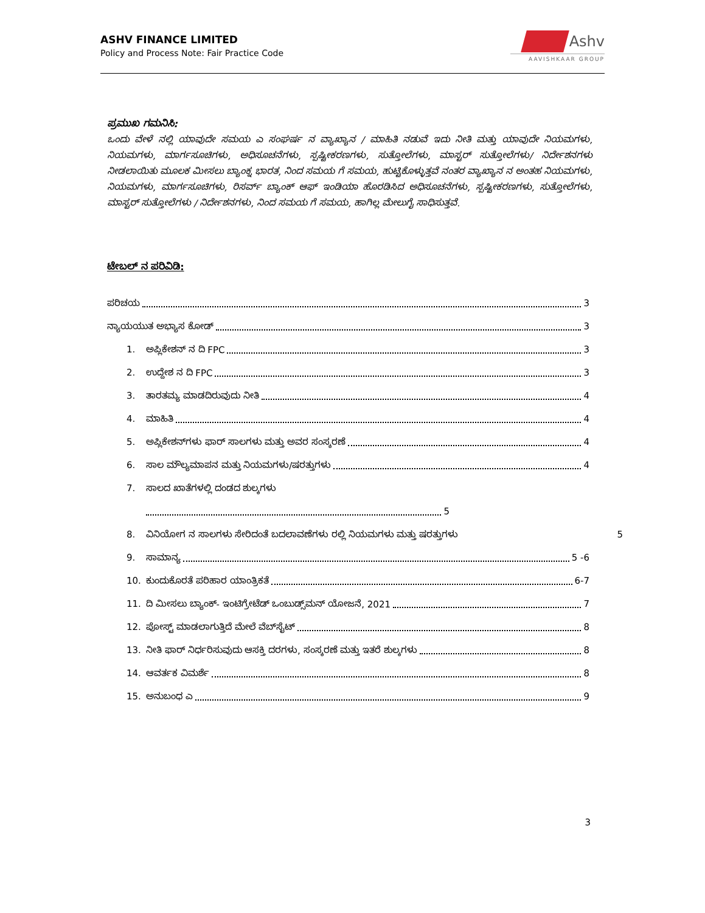ASHV FINANCE LIMITED
Policy and Process Note: Fair Practice Code
Ashv
AAVISHKAAR GROUP
ಪ್ರಮುಖ ಗಮನಿಸಿ:
ಒಂದು ವೇಳೆ ನಲ್ಲಿ ಯಾವುದೇ ಸಮಯ ಎ ಸಂಘರ್ಷ ನ ವ್ಯಾಖ್ಯಾನ / ಮಾಹಿತಿ ನಡುವೆ ಇದು ನೀತಿ ಮತ್ತು ಯಾವುದೇ ನಿಯಮಗಳು, ನಿಯಮಗಳು, ಮಾರ್ಗಸೂಚಿಗಳು, ಅಧಿಸೂಚನೆಗಳು, ಸ್ಪಷ್ಟೀಕರಣಗಳು, ಸುತ್ತೋಲೆಗಳು, ಮಾಸ್ಟರ್ ಸುತ್ತೋಲೆಗಳು/ ನಿರ್ದೇಶನಗಳು ನೀಡಲಾಯಿತು ಮೂಲಕ ಮೀಸಲು ಬ್ಯಾಂಕ್ನ ಭಾರತ, ನಿಂದ ಸಮಯ ಗೆ ಸಮಯ, ಹುಟ್ಟಿಕೊಳ್ಳುತ್ತವೆ ನಂತರ ವ್ಯಾಖ್ಯಾನ ನ ಅಂತಹ ನಿಯಮಗಳು, ನಿಯಮಗಳು, ಮಾರ್ಗಸೂಚಿಗಳು, ರಿಸರ್ವ್ ಬ್ಯಾಂಕ್ ಆಫ್ ಇಂಡಿಯಾ ಹೊರಡಿಸಿದ ಅಧಿಸೂಚನೆಗಳು, ಸ್ಪಷ್ಟೀಕರಣಗಳು, ಸುತ್ತೋಲೆಗಳು, ಮಾಸ್ಟರ್ ಸುತ್ತೋಲೆಗಳು / ನಿರ್ದೇಶನಗಳು, ನಿಂದ ಸಮಯ ಗೆ ಸಮಯ, ಹಾಗಿಲ್ಲ ಮೇಲುಗೈ ಸಾಧಿಸುತ್ತವೆ.
ಟೇಬಲ್ ನ ಪರಿವಿಡಿ:
ಪರಿಚಯ 3
ನ್ಯಾಯಯುತ ಅಭ್ಯಾಸ ಕೋಡ್ 3
1. ಅಪ್ಲಿಕೇಶನ್ ನ ದಿ FPC 3
2. ಉದ್ದೇಶ ನ ದಿ FPC 3
3. ತಾರತಮ್ಯ ಮಾಡದಿರುವುದು ನೀತಿ 4
4. ಮಾಹಿತಿ 4
5. ಅಪ್ಲಿಕೇಶನ್‌ಗಳು ಫಾರ್ ಸಾಲಗಳು ಮತ್ತು ಅವರ ಸಂಸ್ಕರಣೆ 4
6. ಸಾಲ ಮೌಲ್ಯಮಾಪನ ಮತ್ತು ನಿಯಮಗಳು/ಷರತ್ತುಗಳು 4
7. ಸಾಲದ ಖಾತೆಗಳಲ್ಲಿ ದಂಡದ ಶುಲ್ಕಗಳು
5
8. ವಿನಿಯೋಗ ನ ಸಾಲಗಳು ಸೇರಿದಂತೆ ಬದಲಾವಣೆಗಳು ರಲ್ಲಿ ನಿಯಮಗಳು ಮತ್ತು ಷರತ್ತುಗಳು 5
9. ಸಾಮಾನ್ಯ 5 -6
10. ಕುಂದುಕೊರತೆ ಪರಿಹಾರ ಯಾಂತ್ರಿಕತೆ 6-7
11. ದಿ ಮೀಸಲು ಬ್ಯಾಂಕ್- ಇಂಟಿಗ್ರೇಟೆಡ್ ಒಂಬುಡ್ಸ್‌ಮನ್ ಯೋಜನೆ, 2021 7
12. ಪೋಸ್ಟ್ ಮಾಡಲಾಗುತ್ತಿದೆ ಮೇಲೆ ವೆಬ್‌ಸೈಟ್ 8
13. ನೀತಿ ಫಾರ್ ನಿರ್ಧರಿಸುವುದು ಆಸಕ್ತಿ ದರಗಳು, ಸಂಸ್ಕರಣೆ ಮತ್ತು ಇತರೆ ಶುಲ್ಕಗಳು 8
14. ಆವರ್ತಕ ವಿಮರ್ಶೆ 8
15. ಅನುಬಂಧ ಎ 9
3